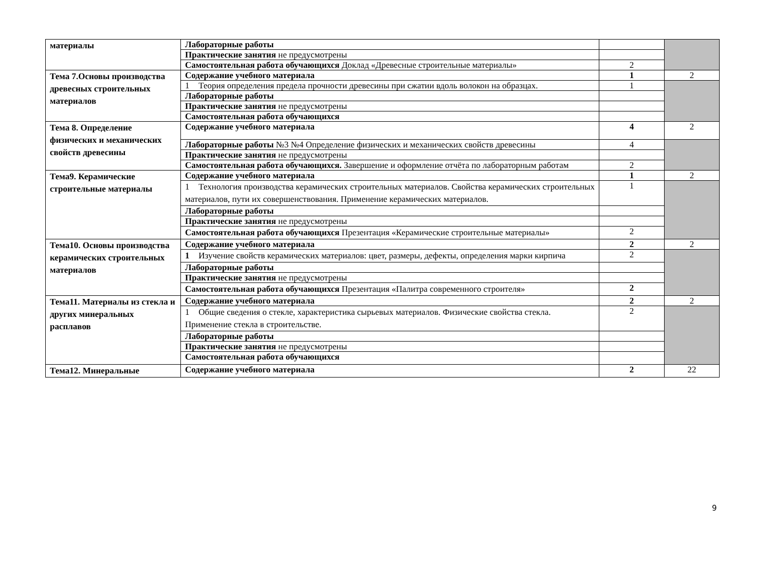| материалы | Лабораторные работы | | |
| | Практические занятия не предусмотрены | | |
| | Самостоятельная работа обучающихся Доклад «Древесные строительные материалы» | 2 | |
| Тема 7.Основы производства древесных строительных материалов | Содержание учебного материала | 1 | 2 |
| | 1 Теория определения предела прочности древесины при сжатии вдоль волокон на образцах. | 1 | |
| | Лабораторные работы | | |
| | Практические занятия не предусмотрены | | |
| | Самостоятельная работа обучающихся | | |
| Тема 8. Определение физических и механических свойств древесины | Содержание учебного материала | 4 | 2 |
| | Лабораторные работы №3 №4 Определение физических и механических свойств древесины | 4 | |
| | Практические занятия не предусмотрены | | |
| | Самостоятельная работа обучающихся. Завершение и оформление отчёта по лабораторным работам | 2 | |
| Тема9. Керамические строительные материалы | Содержание учебного материала | 1 | 2 |
| | 1 Технология производства керамических строительных материалов. Свойства керамических строительных материалов, пути их совершенствования. Применение керамических материалов. | 1 | |
| | Лабораторные работы | | |
| | Практические занятия не предусмотрены | | |
| | Самостоятельная работа обучающихся Презентация «Керамические строительные материалы» | 2 | |
| Тема10. Основы производства керамических строительных материалов | Содержание учебного материала | 2 | 2 |
| | 1 Изучение свойств керамических материалов: цвет, размеры, дефекты, определения марки кирпича | 2 | |
| | Лабораторные работы | | |
| | Практические занятия не предусмотрены | | |
| | Самостоятельная работа обучающихся Презентация «Палитра современного строителя» | 2 | |
| Тема11. Материалы из стекла и других минеральных расплавов | Содержание учебного материала | 2 | 2 |
| | 1 Общие сведения о стекле, характеристика сырьевых материалов. Физические свойства стекла. Применение стекла в строительстве. | 2 | |
| | Лабораторные работы | | |
| | Практические занятия не предусмотрены | | |
| | Самостоятельная работа обучающихся | | |
| Тема12. Минеральные | Содержание учебного материала | 2 | 22 |
9